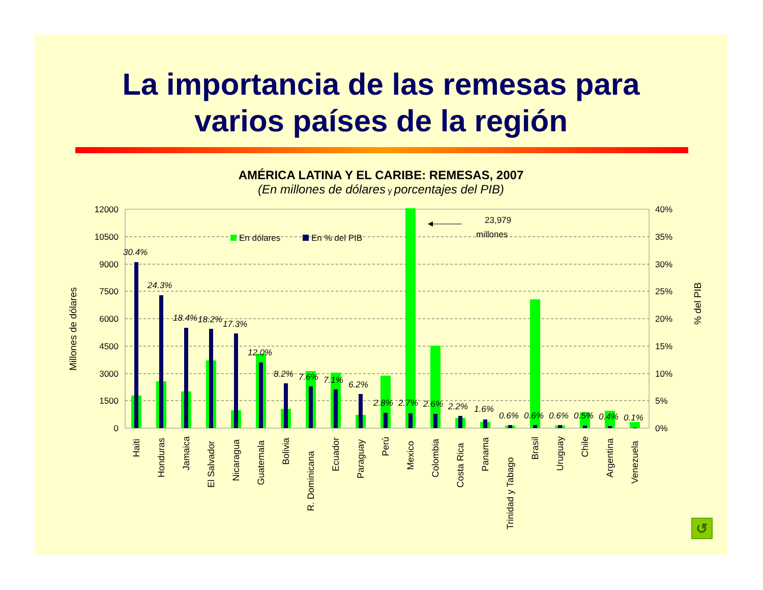La importancia de las remesas para
varios países de la región
AMÉRICA LATINA Y EL CARIBE: REMESAS, 2007
(En millones de dólares y porcentajes del PIB)
12000
10500
9000
7500
6000
4500
3000
1500
0
40%
35%
30%
25%
20%
15%
10%
5%
0%
Millones de dólares
% del PIB
En dólares
En % del PIB
23,979
millones
30.4%
24.3%
18.4%
18.2%
17.3%
12.0%
8.2%
7.6%
7.1%
6.2%
2.8%
2.7%
2.6%
2.2%
1.6%
0.6%
0.6%
0.6%
0.5%
0.4%
0.1%
Haiti
Honduras
Jamaica
El Salvador
Nicaragua
Guatemala
Bolivia
R. Dominicana
Ecuador
Paraguay
Perú
Mexico
Colombia
Costa Rica
Panama
Trinidad y Tabago
Brasil
Uruguay
Chile
Argentina
Venezuela
↺